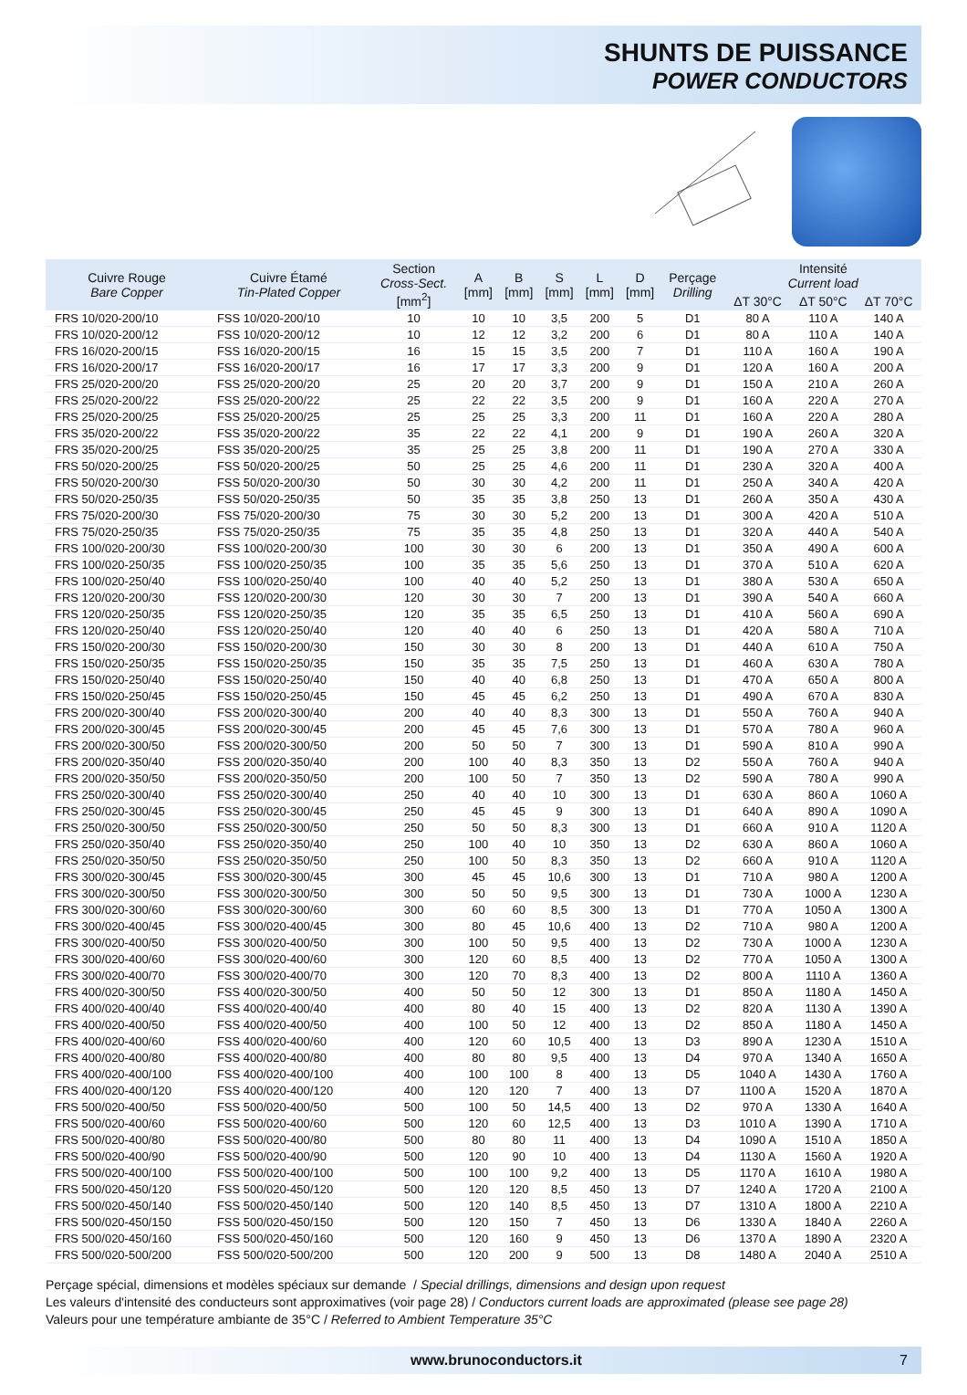SHUNTS DE PUISSANCE
POWER CONDUCTORS
| Cuivre Rouge Bare Copper | Cuivre Étamé Tin-Plated Copper | Section Cross-Sect. [mm<sup>2</sup>] | A [mm] | B [mm] | S [mm] | L [mm] | D [mm] | Perçage Drilling | Intensité Current load | | |
| --- | --- | --- | --- | --- | --- | --- | --- | --- | --- | --- | --- |
| | | | | | | | | | ΔT 30°C | ΔT 50°C | ΔT 70°C |
| FRS 10/020-200/10 | FSS 10/020-200/10 | 10 | 10 | 10 | 3,5 | 200 | 5 | D1 | 80 A | 110 A | 140 A |
| FRS 10/020-200/12 | FSS 10/020-200/12 | 10 | 12 | 12 | 3,2 | 200 | 6 | D1 | 80 A | 110 A | 140 A |
| FRS 16/020-200/15 | FSS 16/020-200/15 | 16 | 15 | 15 | 3,5 | 200 | 7 | D1 | 110 A | 160 A | 190 A |
| FRS 16/020-200/17 | FSS 16/020-200/17 | 16 | 17 | 17 | 3,3 | 200 | 9 | D1 | 120 A | 160 A | 200 A |
| FRS 25/020-200/20 | FSS 25/020-200/20 | 25 | 20 | 20 | 3,7 | 200 | 9 | D1 | 150 A | 210 A | 260 A |
| FRS 25/020-200/22 | FSS 25/020-200/22 | 25 | 22 | 22 | 3,5 | 200 | 9 | D1 | 160 A | 220 A | 270 A |
| FRS 25/020-200/25 | FSS 25/020-200/25 | 25 | 25 | 25 | 3,3 | 200 | 11 | D1 | 160 A | 220 A | 280 A |
| FRS 35/020-200/22 | FSS 35/020-200/22 | 35 | 22 | 22 | 4,1 | 200 | 9 | D1 | 190 A | 260 A | 320 A |
| FRS 35/020-200/25 | FSS 35/020-200/25 | 35 | 25 | 25 | 3,8 | 200 | 11 | D1 | 190 A | 270 A | 330 A |
| FRS 50/020-200/25 | FSS 50/020-200/25 | 50 | 25 | 25 | 4,6 | 200 | 11 | D1 | 230 A | 320 A | 400 A |
| FRS 50/020-200/30 | FSS 50/020-200/30 | 50 | 30 | 30 | 4,2 | 200 | 11 | D1 | 250 A | 340 A | 420 A |
| FRS 50/020-250/35 | FSS 50/020-250/35 | 50 | 35 | 35 | 3,8 | 250 | 13 | D1 | 260 A | 350 A | 430 A |
| FRS 75/020-200/30 | FSS 75/020-200/30 | 75 | 30 | 30 | 5,2 | 200 | 13 | D1 | 300 A | 420 A | 510 A |
| FRS 75/020-250/35 | FSS 75/020-250/35 | 75 | 35 | 35 | 4,8 | 250 | 13 | D1 | 320 A | 440 A | 540 A |
| FRS 100/020-200/30 | FSS 100/020-200/30 | 100 | 30 | 30 | 6 | 200 | 13 | D1 | 350 A | 490 A | 600 A |
| FRS 100/020-250/35 | FSS 100/020-250/35 | 100 | 35 | 35 | 5,6 | 250 | 13 | D1 | 370 A | 510 A | 620 A |
| FRS 100/020-250/40 | FSS 100/020-250/40 | 100 | 40 | 40 | 5,2 | 250 | 13 | D1 | 380 A | 530 A | 650 A |
| FRS 120/020-200/30 | FSS 120/020-200/30 | 120 | 30 | 30 | 7 | 200 | 13 | D1 | 390 A | 540 A | 660 A |
| FRS 120/020-250/35 | FSS 120/020-250/35 | 120 | 35 | 35 | 6,5 | 250 | 13 | D1 | 410 A | 560 A | 690 A |
| FRS 120/020-250/40 | FSS 120/020-250/40 | 120 | 40 | 40 | 6 | 250 | 13 | D1 | 420 A | 580 A | 710 A |
| FRS 150/020-200/30 | FSS 150/020-200/30 | 150 | 30 | 30 | 8 | 200 | 13 | D1 | 440 A | 610 A | 750 A |
| FRS 150/020-250/35 | FSS 150/020-250/35 | 150 | 35 | 35 | 7,5 | 250 | 13 | D1 | 460 A | 630 A | 780 A |
| FRS 150/020-250/40 | FSS 150/020-250/40 | 150 | 40 | 40 | 6,8 | 250 | 13 | D1 | 470 A | 650 A | 800 A |
| FRS 150/020-250/45 | FSS 150/020-250/45 | 150 | 45 | 45 | 6,2 | 250 | 13 | D1 | 490 A | 670 A | 830 A |
| FRS 200/020-300/40 | FSS 200/020-300/40 | 200 | 40 | 40 | 8,3 | 300 | 13 | D1 | 550 A | 760 A | 940 A |
| FRS 200/020-300/45 | FSS 200/020-300/45 | 200 | 45 | 45 | 7,6 | 300 | 13 | D1 | 570 A | 780 A | 960 A |
| FRS 200/020-300/50 | FSS 200/020-300/50 | 200 | 50 | 50 | 7 | 300 | 13 | D1 | 590 A | 810 A | 990 A |
| FRS 200/020-350/40 | FSS 200/020-350/40 | 200 | 100 | 40 | 8,3 | 350 | 13 | D2 | 550 A | 760 A | 940 A |
| FRS 200/020-350/50 | FSS 200/020-350/50 | 200 | 100 | 50 | 7 | 350 | 13 | D2 | 590 A | 780 A | 990 A |
| FRS 250/020-300/40 | FSS 250/020-300/40 | 250 | 40 | 40 | 10 | 300 | 13 | D1 | 630 A | 860 A | 1060 A |
| FRS 250/020-300/45 | FSS 250/020-300/45 | 250 | 45 | 45 | 9 | 300 | 13 | D1 | 640 A | 890 A | 1090 A |
| FRS 250/020-300/50 | FSS 250/020-300/50 | 250 | 50 | 50 | 8,3 | 300 | 13 | D1 | 660 A | 910 A | 1120 A |
| FRS 250/020-350/40 | FSS 250/020-350/40 | 250 | 100 | 40 | 10 | 350 | 13 | D2 | 630 A | 860 A | 1060 A |
| FRS 250/020-350/50 | FSS 250/020-350/50 | 250 | 100 | 50 | 8,3 | 350 | 13 | D2 | 660 A | 910 A | 1120 A |
| FRS 300/020-300/45 | FSS 300/020-300/45 | 300 | 45 | 45 | 10,6 | 300 | 13 | D1 | 710 A | 980 A | 1200 A |
| FRS 300/020-300/50 | FSS 300/020-300/50 | 300 | 50 | 50 | 9,5 | 300 | 13 | D1 | 730 A | 1000 A | 1230 A |
| FRS 300/020-300/60 | FSS 300/020-300/60 | 300 | 60 | 60 | 8,5 | 300 | 13 | D1 | 770 A | 1050 A | 1300 A |
| FRS 300/020-400/45 | FSS 300/020-400/45 | 300 | 80 | 45 | 10,6 | 400 | 13 | D2 | 710 A | 980 A | 1200 A |
| FRS 300/020-400/50 | FSS 300/020-400/50 | 300 | 100 | 50 | 9,5 | 400 | 13 | D2 | 730 A | 1000 A | 1230 A |
| FRS 300/020-400/60 | FSS 300/020-400/60 | 300 | 120 | 60 | 8,5 | 400 | 13 | D2 | 770 A | 1050 A | 1300 A |
| FRS 300/020-400/70 | FSS 300/020-400/70 | 300 | 120 | 70 | 8,3 | 400 | 13 | D2 | 800 A | 1110 A | 1360 A |
| FRS 400/020-300/50 | FSS 400/020-300/50 | 400 | 50 | 50 | 12 | 300 | 13 | D1 | 850 A | 1180 A | 1450 A |
| FRS 400/020-400/40 | FSS 400/020-400/40 | 400 | 80 | 40 | 15 | 400 | 13 | D2 | 820 A | 1130 A | 1390 A |
| FRS 400/020-400/50 | FSS 400/020-400/50 | 400 | 100 | 50 | 12 | 400 | 13 | D2 | 850 A | 1180 A | 1450 A |
| FRS 400/020-400/60 | FSS 400/020-400/60 | 400 | 120 | 60 | 10,5 | 400 | 13 | D3 | 890 A | 1230 A | 1510 A |
| FRS 400/020-400/80 | FSS 400/020-400/80 | 400 | 80 | 80 | 9,5 | 400 | 13 | D4 | 970 A | 1340 A | 1650 A |
| FRS 400/020-400/100 | FSS 400/020-400/100 | 400 | 100 | 100 | 8 | 400 | 13 | D5 | 1040 A | 1430 A | 1760 A |
| FRS 400/020-400/120 | FSS 400/020-400/120 | 400 | 120 | 120 | 7 | 400 | 13 | D7 | 1100 A | 1520 A | 1870 A |
| FRS 500/020-400/50 | FSS 500/020-400/50 | 500 | 100 | 50 | 14,5 | 400 | 13 | D2 | 970 A | 1330 A | 1640 A |
| FRS 500/020-400/60 | FSS 500/020-400/60 | 500 | 120 | 60 | 12,5 | 400 | 13 | D3 | 1010 A | 1390 A | 1710 A |
| FRS 500/020-400/80 | FSS 500/020-400/80 | 500 | 80 | 80 | 11 | 400 | 13 | D4 | 1090 A | 1510 A | 1850 A |
| FRS 500/020-400/90 | FSS 500/020-400/90 | 500 | 120 | 90 | 10 | 400 | 13 | D4 | 1130 A | 1560 A | 1920 A |
| FRS 500/020-400/100 | FSS 500/020-400/100 | 500 | 100 | 100 | 9,2 | 400 | 13 | D5 | 1170 A | 1610 A | 1980 A |
| FRS 500/020-450/120 | FSS 500/020-450/120 | 500 | 120 | 120 | 8,5 | 450 | 13 | D7 | 1240 A | 1720 A | 2100 A |
| FRS 500/020-450/140 | FSS 500/020-450/140 | 500 | 120 | 140 | 8,5 | 450 | 13 | D7 | 1310 A | 1800 A | 2210 A |
| FRS 500/020-450/150 | FSS 500/020-450/150 | 500 | 120 | 150 | 7 | 450 | 13 | D6 | 1330 A | 1840 A | 2260 A |
| FRS 500/020-450/160 | FSS 500/020-450/160 | 500 | 120 | 160 | 9 | 450 | 13 | D6 | 1370 A | 1890 A | 2320 A |
| FRS 500/020-500/200 | FSS 500/020-500/200 | 500 | 120 | 200 | 9 | 500 | 13 | D8 | 1480 A | 2040 A | 2510 A |
Perçage spécial, dimensions et modèles spéciaux sur demande / Special drillings, dimensions and design upon request
Les valeurs d'intensité des conducteurs sont approximatives (voir page 28) / Conductors current loads are approximated (please see page 28)
Valeurs pour une température ambiante de 35°C / Referred to Ambient Temperature 35°C
www.brunoconductors.it 7